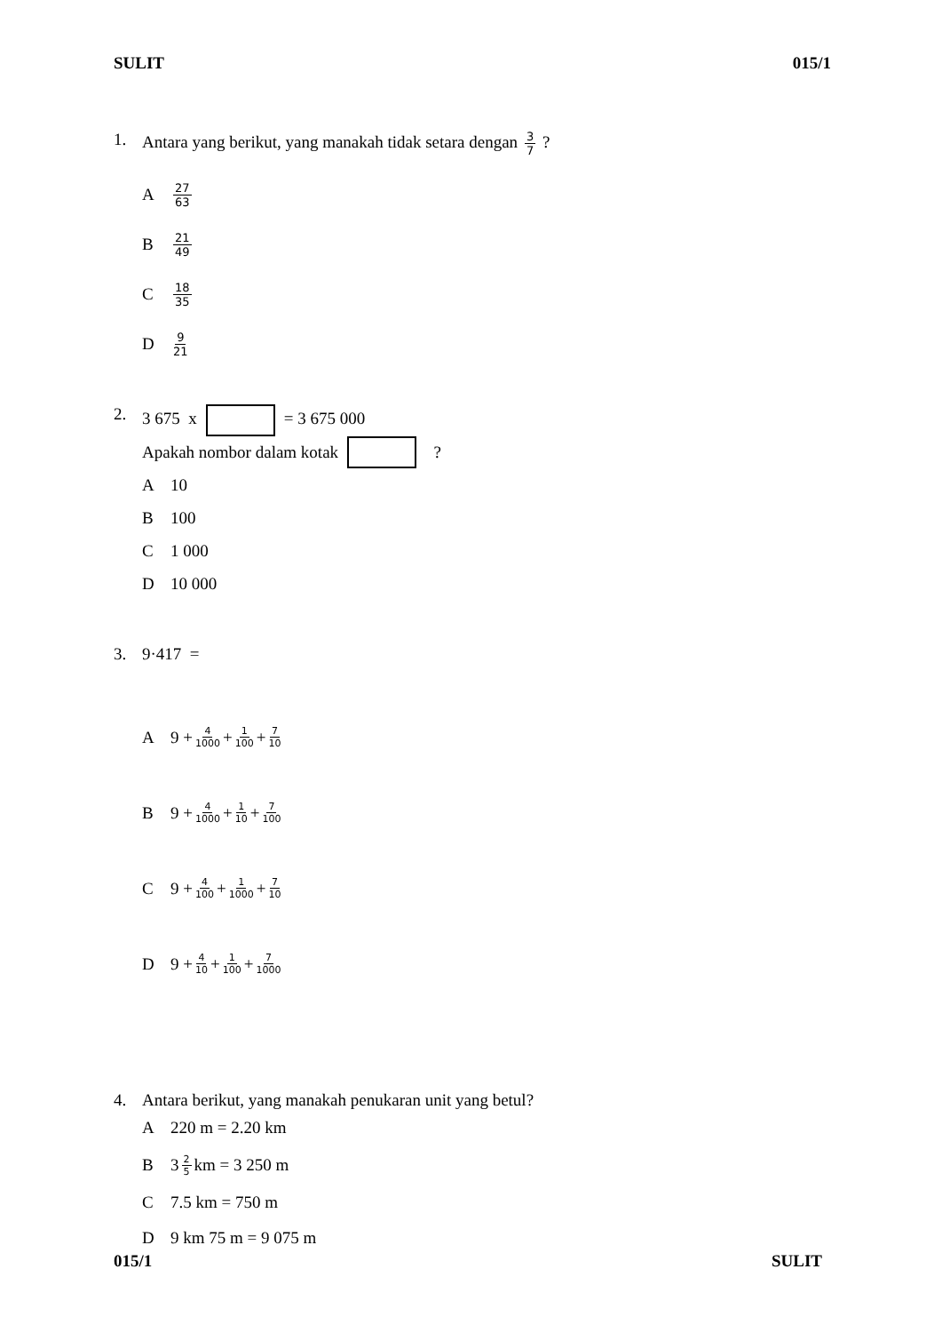SULIT 015/1
1. Antara yang berikut, yang manakah tidak setara dengan 3 7 ?
A 27 63
B 21 49
C 18 35
D 9 21
2. 3 675 x = 3 675 000
Apakah nombor dalam kotak ?
A 10
B 100
C 1 000
D 10 000
3. 9·417 =
A 9 + 4 1000 + 1 100 + 7 10
B 9 + 4 1000 + 1 10 + 7 100
C 9 + 4 100 + 1 1000 + 7 10
D 9 + 4 10 + 1 100 + 7 1000
4. Antara berikut, yang manakah penukaran unit yang betul?
A 220 m = 2.20 km
B 3 2 5 km = 3 250 m
C 7.5 km = 750 m
D 9 km 75 m = 9 075 m
015/1 SULIT